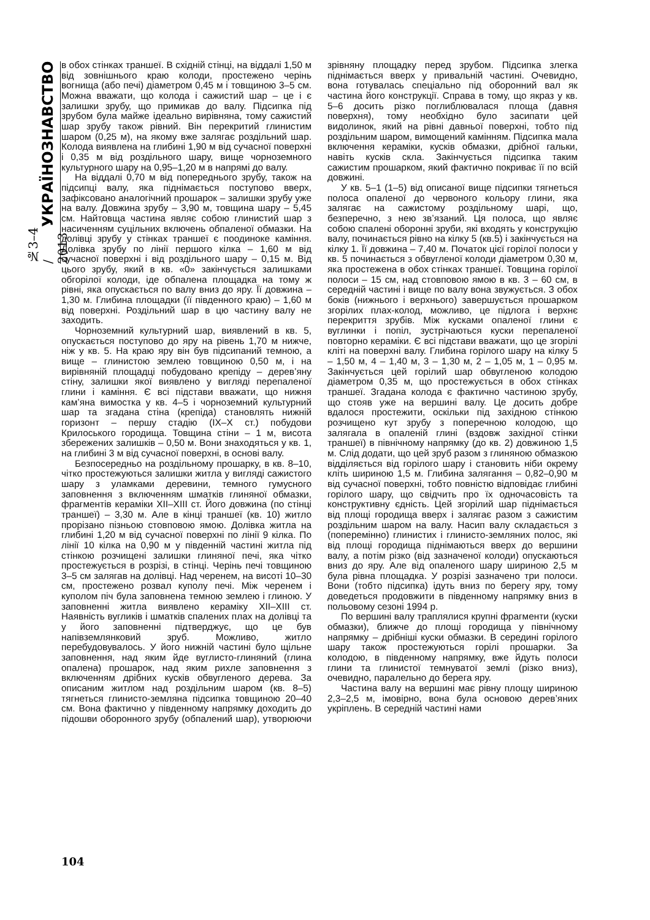№3–4 / 2013 УКРАЇНОЗНАВСТВО
в обох стінках траншеї. В східній стінці, на віддалі 1,50 м від зовнішнього краю колоди, простежено черінь вогнища (або печі) діаметром 0,45 м і товщиною 3–5 см. Можна вважати, що колода і сажистий шар – це і є залишки зрубу, що примикав до валу. Підсипка під зрубом була майже ідеально вирівняна, тому сажистий шар зрубу також рівний. Він перекритий глинистим шаром (0,25 м), на якому вже залягає роздільний шар. Колода виявлена на глибині 1,90 м від сучасної поверхні і 0,35 м від роздільного шару, вище чорноземного культурного шару на 0,95–1,20 м в напрямі до валу.
На віддалі 0,70 м від попереднього зрубу, також на підсипці валу, яка піднімається поступово вверх, зафіксовано аналогічний прошарок – залишки зрубу уже на валу. Довжина зрубу – 3,90 м, товщина шару – 5,45 см. Найтовща частина являє собою глинистий шар з насиченням суцільних включень обпаленої обмазки. На долівці зрубу у стінках траншеї є поодиноке каміння. Долівка зрубу по лінії першого кілка – 1,60 м від сучасної поверхні і від роздільного шару – 0,15 м. Від цього зрубу, який в кв. «0» закінчується залишками обгорілої колоди, іде обпалена площадка на тому ж рівні, яка опускається по валу вниз до яру. Її довжина – 1,30 м. Глибина площадки (її південного краю) – 1,60 м від поверхні. Роздільний шар в цю частину валу не заходить.
Чорноземний культурний шар, виявлений в кв. 5, опускається поступово до яру на рівень 1,70 м нижче, ніж у кв. 5. На краю яру він був підсипаний темною, а вище – глинистою землею товщиною 0,50 м, і на вирівняній площадці побудовано крепіду – дерев’яну стіну, залишки якої виявлено у вигляді перепаленої глини і каміння. Є всі підстави вважати, що нижня кам’яна вимостка у кв. 4–5 і чорноземний культурний шар та згадана стіна (крепіда) становлять нижній горизонт – першу стадію (IX–X ст.) побудови Крилоського городища. Товщина стіни – 1 м, висота збережених залишків – 0,50 м. Вони знаходяться у кв. 1, на глибині 3 м від сучасної поверхні, в основі валу.
Безпосередньо на роздільному прошарку, в кв. 8–10, чітко простежуються залишки житла у вигляді сажистого шару з уламками деревини, темного гумусного заповнення з включенням шматків глиняної обмазки, фрагментів кераміки XII–XIII ст. Його довжина (по стінці траншеї) – 3,30 м. Але в кінці траншеї (кв. 10) житло прорізано пізньою стовповою ямою. Долівка житла на глибині 1,20 м від сучасної поверхні по лінії 9 кілка. По лінії 10 кілка на 0,90 м у південній частині житла під стінкою розчищені залишки глиняної печі, яка чітко простежується в розрізі, в стінці. Черінь печі товщиною 3–5 см залягав на долівці. Над черенем, на висоті 10–30 см, простежено розвал куполу печі. Між черенем і куполом піч була заповнена темною землею і глиною. У заповненні житла виявлено кераміку XII–XIII ст. Наявність вугликів і шматків спалених плах на долівці та у його заповненні підтверджує, що це був напівземлянковий зруб. Можливо, житло перебудовувалось. У його нижній частині було щільне заповнення, над яким йде вуглисто-глиняний (глина опалена) прошарок, над яким рихле заповнення з включенням дрібних кусків обвугленого дерева. За описаним житлом над роздільним шаром (кв. 8–5) тягнеться глинисто-земляна підсипка товщиною 20–40 см. Вона фактично у південному напрямку доходить до підошви оборонного зрубу (обпалений шар), утворюючи зрівняну площадку перед зрубом. Підсипка злегка піднімається вверх у привальній частині. Очевидно, вона готувалась спеціально під оборонний вал як частина його конструкції. Справа в тому, що якраз у кв. 5–6 досить різко поглиблювалася площа (давня поверхня), тому необхідно було засипати цей видолинок, який на рівні давньої поверхні, тобто під роздільним шаром, вимощений камінням. Підсипка мала включення кераміки, кусків обмазки, дрібної гальки, навіть кусків скла. Закінчується підсипка таким сажистим прошарком, який фактично покриває її по всій довжині.
У кв. 5–1 (1–5) від описаної вище підсипки тягнеться полоса опаленої до червоного кольору глини, яка залягає на сажистому роздільному шарі, що, безперечно, з нею зв’язаний. Ця полоса, що являє собою спалені оборонні зруби, які входять у конструкцію валу, починається рівно на кілку 5 (кв.5) і закінчується на кілку 1. Її довжина – 7,40 м. Початок цієї горілої полоси у кв. 5 починається з обвугленої колоди діаметром 0,30 м, яка простежена в обох стінках траншеї. Товщина горілої полоси – 15 см, над стовповою ямою в кв. 3 – 60 см, в середній частині і вище по валу вона звужується. З обох боків (нижнього і верхнього) завершується прошарком згорілих плах-колод, можливо, це підлога і верхнє перекриття зрубів. Між кусками опаленої глини є вуглинки і попіл, зустрічаються куски перепаленої повторно кераміки. Є всі підстави вважати, що це згорілі кліті на поверхні валу. Глибина горілого шару на кілку 5 – 1,50 м, 4 – 1,40 м, 3 – 1,30 м, 2 – 1,05 м, 1 – 0,95 м. Закінчується цей горілий шар обвугленою колодою діаметром 0,35 м, що простежується в обох стінках траншеї. Згадана колода є фактично частиною зрубу, що стояв уже на вершині валу. Це досить добре вдалося простежити, оскільки під західною стінкою розчищено кут зрубу з поперечною колодою, що залягала в опаленій глині (вздовж західної стінки траншеї) в північному напрямку (до кв. 2) довжиною 1,5 м. Слід додати, що цей зруб разом з глиняною обмазкою відділяється від горілого шару і становить ніби окрему кліть шириною 1,5 м. Глибина залягання – 0,82–0,90 м від сучасної поверхні, тобто повністю відповідає глибині горілого шару, що свідчить про їх одночасовість та конструктивну єдність. Цей згорілий шар піднімається від площі городища вверх і залягає разом з сажистим роздільним шаром на валу. Насип валу складається з (поперемінно) глинистих і глинисто-земляних полос, які від площі городища піднімаються вверх до вершини валу, а потім різко (від зазначеної колоди) опускаються вниз до яру. Але від опаленого шару шириною 2,5 м була рівна площадка. У розрізі зазначено три полоси. Вони (тобто підсипка) ідуть вниз по берегу яру, тому доведеться продовжити в південному напрямку вниз в польовому сезоні 1994 р.
По вершині валу траплялися крупні фрагменти (куски обмазки), ближче до площі городища у північному напрямку – дрібніші куски обмазки. В середині горілого шару також простежуються горілі прошарки. За колодою, в південному напрямку, вже йдуть полоси глини та глинистої темнуватої землі (різко вниз), очевидно, паралельно до берега яру.
Частина валу на вершині має рівну площу шириною 2,3–2,5 м, імовірно, вона була основою дерев’яних укріплень. В середній частині нами
104